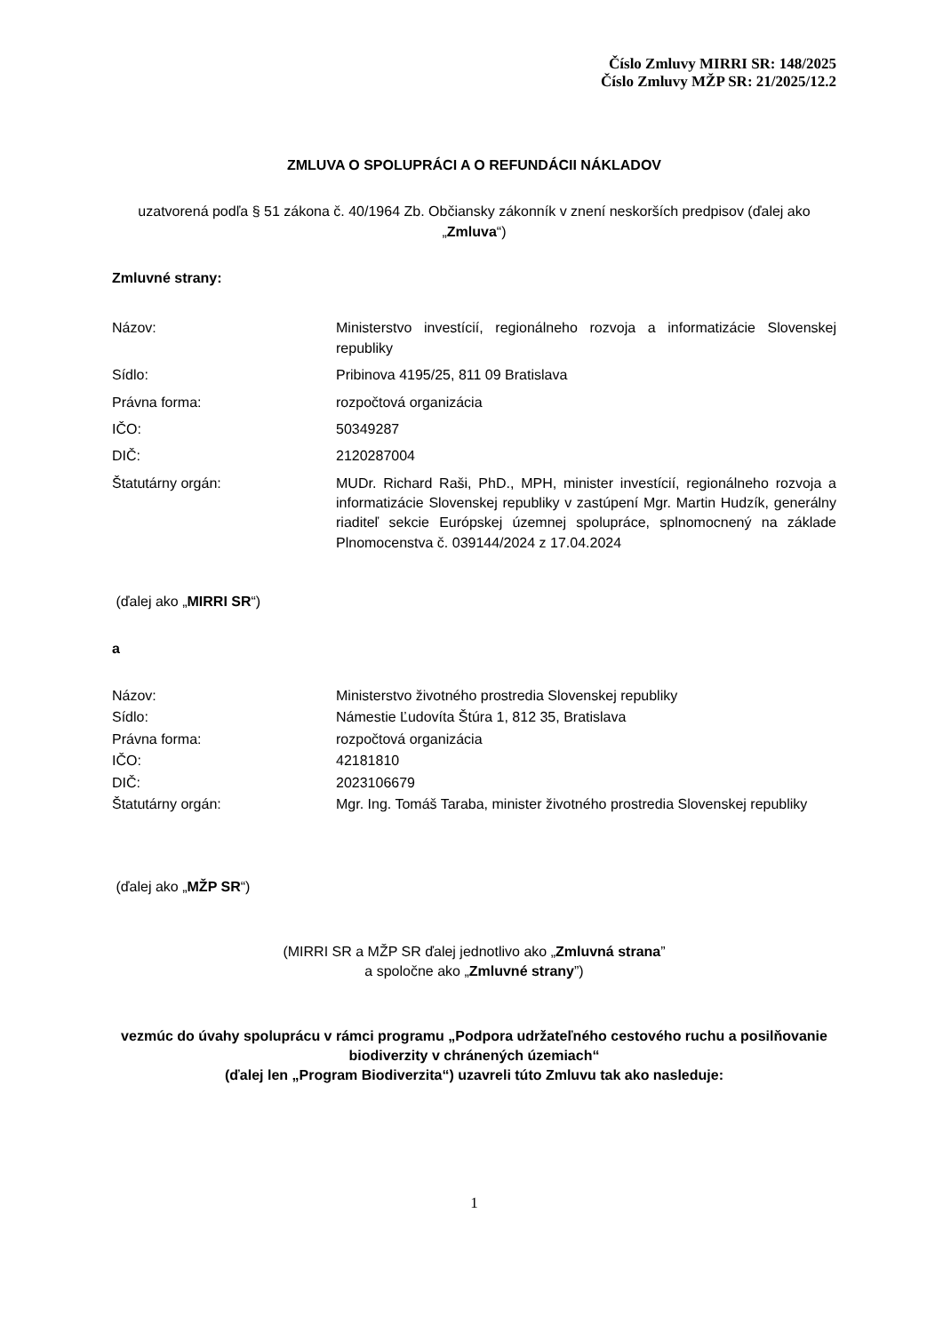Číslo Zmluvy MIRRI SR: 148/2025
Číslo Zmluvy MŽP SR: 21/2025/12.2
ZMLUVA O SPOLUPRÁCI A O REFUNDÁCII NÁKLADOV
uzatvorená podľa § 51 zákona č. 40/1964 Zb. Občiansky zákonník v znení neskorších predpisov (ďalej ako „Zmluva“)
Zmluvné strany:
| Názov: | Ministerstvo investícií, regionálneho rozvoja a informatizácie Slovenskej republiky |
| Sídlo: | Pribinova 4195/25, 811 09 Bratislava |
| Právna forma: | rozpočtová organizácia |
| IČO: | 50349287 |
| DIČ: | 2120287004 |
| Štatutárny orgán: | MUDr. Richard Raši, PhD., MPH, minister investícií, regionálneho rozvoja a informatizácie Slovenskej republiky v zastúpení Mgr. Martin Hudzík, generálny riaditeľ sekcie Európskej územnej spolupráce, splnomocnený na základe Plnomocenstva č. 039144/2024 z 17.04.2024 |
(ďalej ako „MIRRI SR“)
a
| Názov: | Ministerstvo životného prostredia Slovenskej republiky |
| Sídlo: | Námestie Ľudovíta Štúra 1, 812 35, Bratislava |
| Právna forma: | rozpočtová organizácia |
| IČO: | 42181810 |
| DIČ: | 2023106679 |
| Štatutárny orgán: | Mgr. Ing. Tomáš Taraba, minister životného prostredia Slovenskej republiky |
(ďalej ako „MŽP SR“)
(MIRRI SR a MŽP SR ďalej jednotlivo ako „Zmluvná strana”
a spoločne ako „Zmluvné strany”)
vezmúc do úvahy spoluprácu v rámci programu „Podpora udržateľného cestového ruchu a posilňovanie biodiverzity v chránených územiach“
(ďalej len „Program Biodiverzita“) uzavreli túto Zmluvu tak ako nasleduje:
1